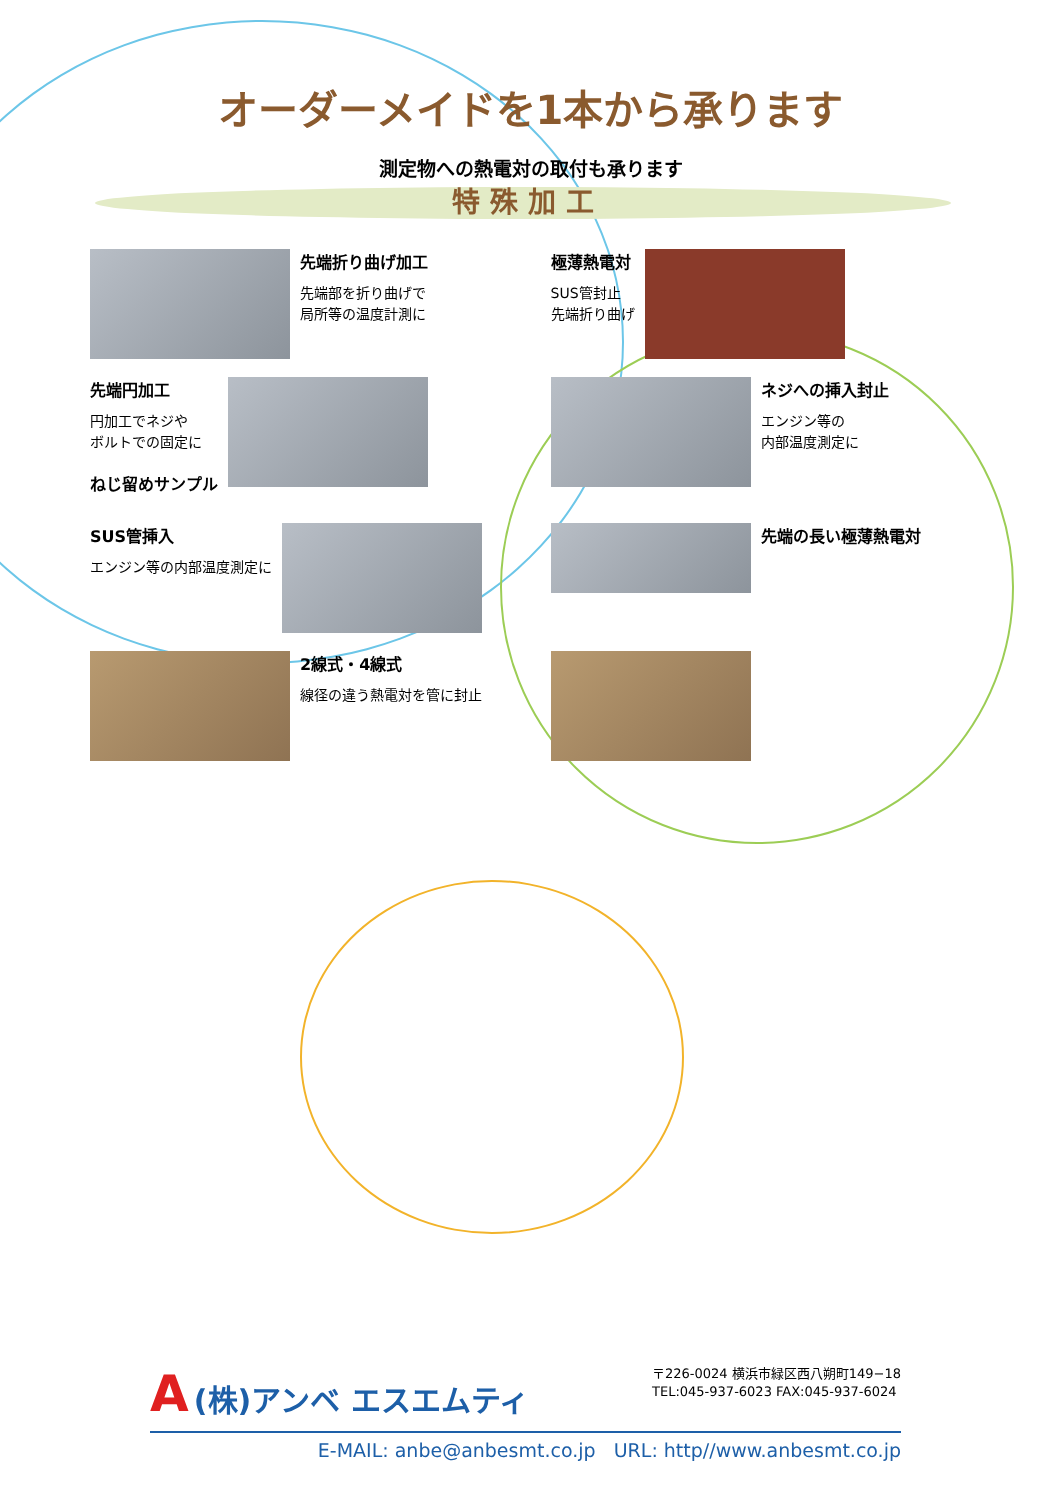オーダーメイドを1本から承ります
測定物への熱電対の取付も承ります
特 殊 加 工
先端折り曲げ加工
先端部を折り曲げで
局所等の温度計測に
極薄熱電対
SUS管封止
先端折り曲げ
先端円加工
円加工でネジや
ボルトでの固定に
ねじ留めサンプル
ネジへの挿入封止
エンジン等の
内部温度測定に
SUS管挿入
エンジン等の内部温度測定に
先端の長い極薄熱電対
2線式・4線式
線径の違う熱電対を管に封止
A (株)アンベ エスエムティ
〒226-0024 横浜市緑区西八朔町149−18
TEL:045-937-6023 FAX:045-937-6024
E-MAIL: anbe@anbesmt.co.jp URL: http//www.anbesmt.co.jp